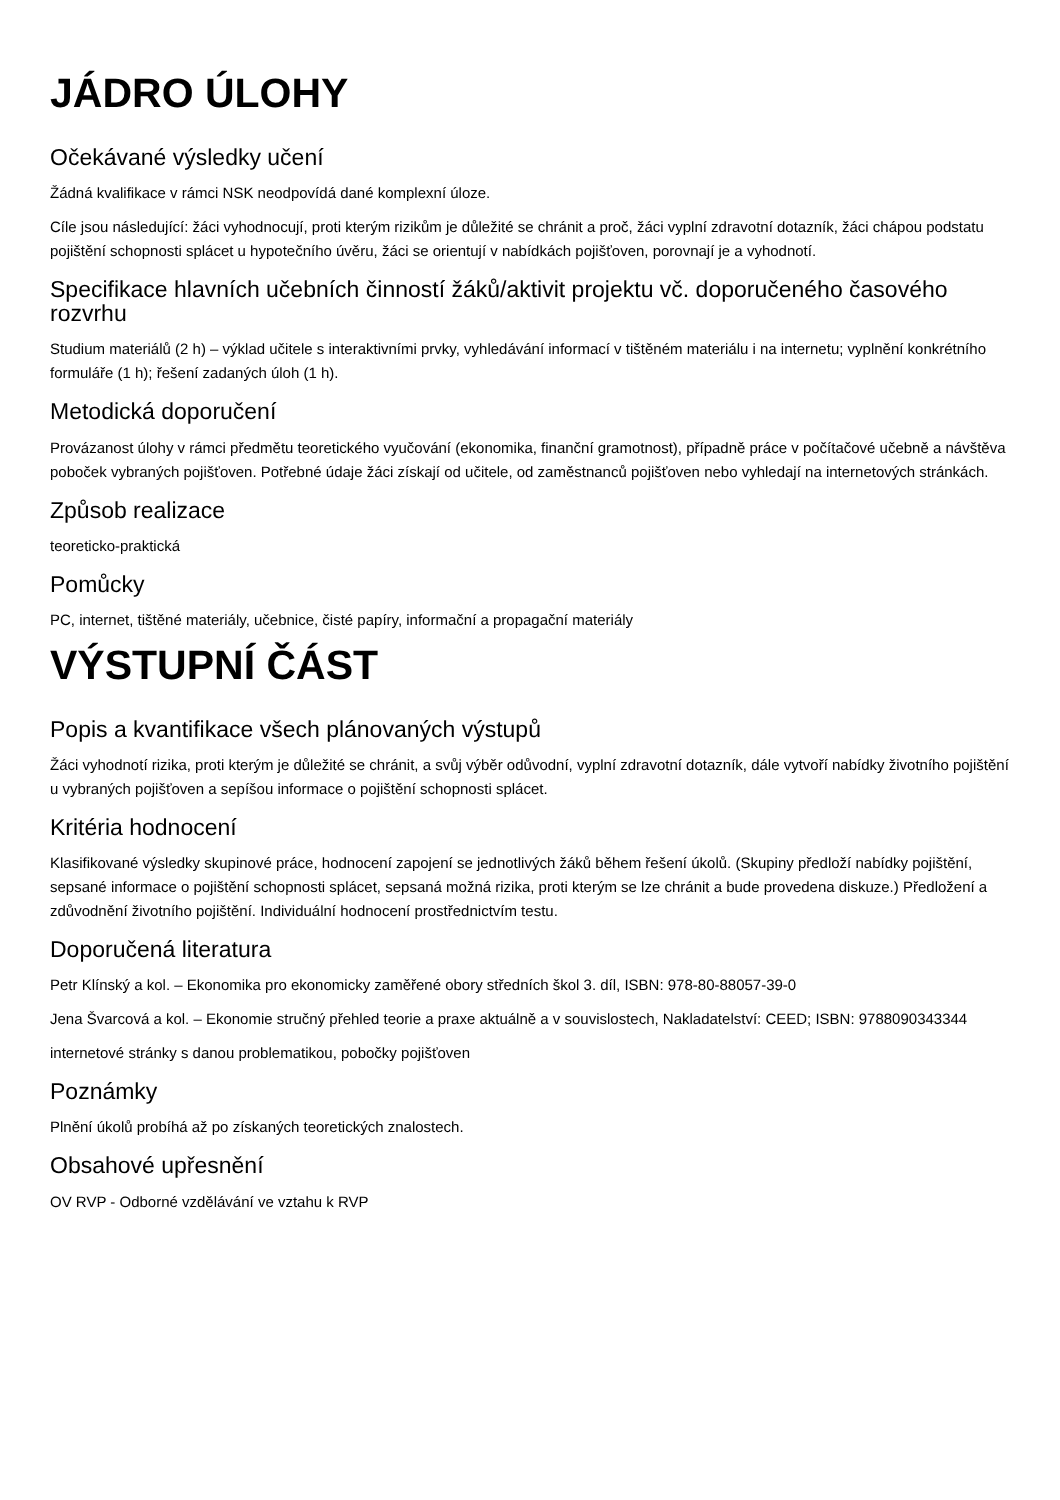JÁDRO ÚLOHY
Očekávané výsledky učení
Žádná kvalifikace v rámci NSK neodpovídá dané komplexní úloze.
Cíle jsou následující: žáci vyhodnocují, proti kterým rizikům je důležité se chránit a proč, žáci vyplní zdravotní dotazník, žáci chápou podstatu pojištění schopnosti splácet u hypotečního úvěru, žáci se orientují v nabídkách pojišťoven, porovnají je a vyhodnotí.
Specifikace hlavních učebních činností žáků/aktivit projektu vč. doporučeného časového rozvrhu
Studium materiálů (2 h) – výklad učitele s interaktivními prvky, vyhledávání informací v tištěném materiálu i na internetu; vyplnění konkrétního formuláře (1 h); řešení zadaných úloh (1 h).
Metodická doporučení
Provázanost úlohy v rámci předmětu teoretického vyučování (ekonomika, finanční gramotnost), případně práce v počítačové učebně a návštěva poboček vybraných pojišťoven. Potřebné údaje žáci získají od učitele, od zaměstnanců pojišťoven nebo vyhledají na internetových stránkách.
Způsob realizace
teoreticko-praktická
Pomůcky
PC, internet, tištěné materiály, učebnice, čisté papíry, informační a propagační materiály
VÝSTUPNÍ ČÁST
Popis a kvantifikace všech plánovaných výstupů
Žáci vyhodnotí rizika, proti kterým je důležité se chránit, a svůj výběr odůvodní, vyplní zdravotní dotazník, dále vytvoří nabídky životního pojištění u vybraných pojišťoven a sepíšou informace o pojištění schopnosti splácet.
Kritéria hodnocení
Klasifikované výsledky skupinové práce, hodnocení zapojení se jednotlivých žáků během řešení úkolů. (Skupiny předloží nabídky pojištění, sepsané informace o pojištění schopnosti splácet, sepsaná možná rizika, proti kterým se lze chránit a bude provedena diskuze.) Předložení a zdůvodnění životního pojištění. Individuální hodnocení prostřednictvím testu.
Doporučená literatura
Petr Klínský a kol. – Ekonomika pro ekonomicky zaměřené obory středních škol 3. díl, ISBN: 978-80-88057-39-0
Jena Švarcová a kol. – Ekonomie stručný přehled teorie a praxe aktuálně a v souvislostech, Nakladatelství: CEED; ISBN: 9788090343344
internetové stránky s danou problematikou, pobočky pojišťoven
Poznámky
Plnění úkolů probíhá až po získaných teoretických znalostech.
Obsahové upřesnění
OV RVP - Odborné vzdělávání ve vztahu k RVP